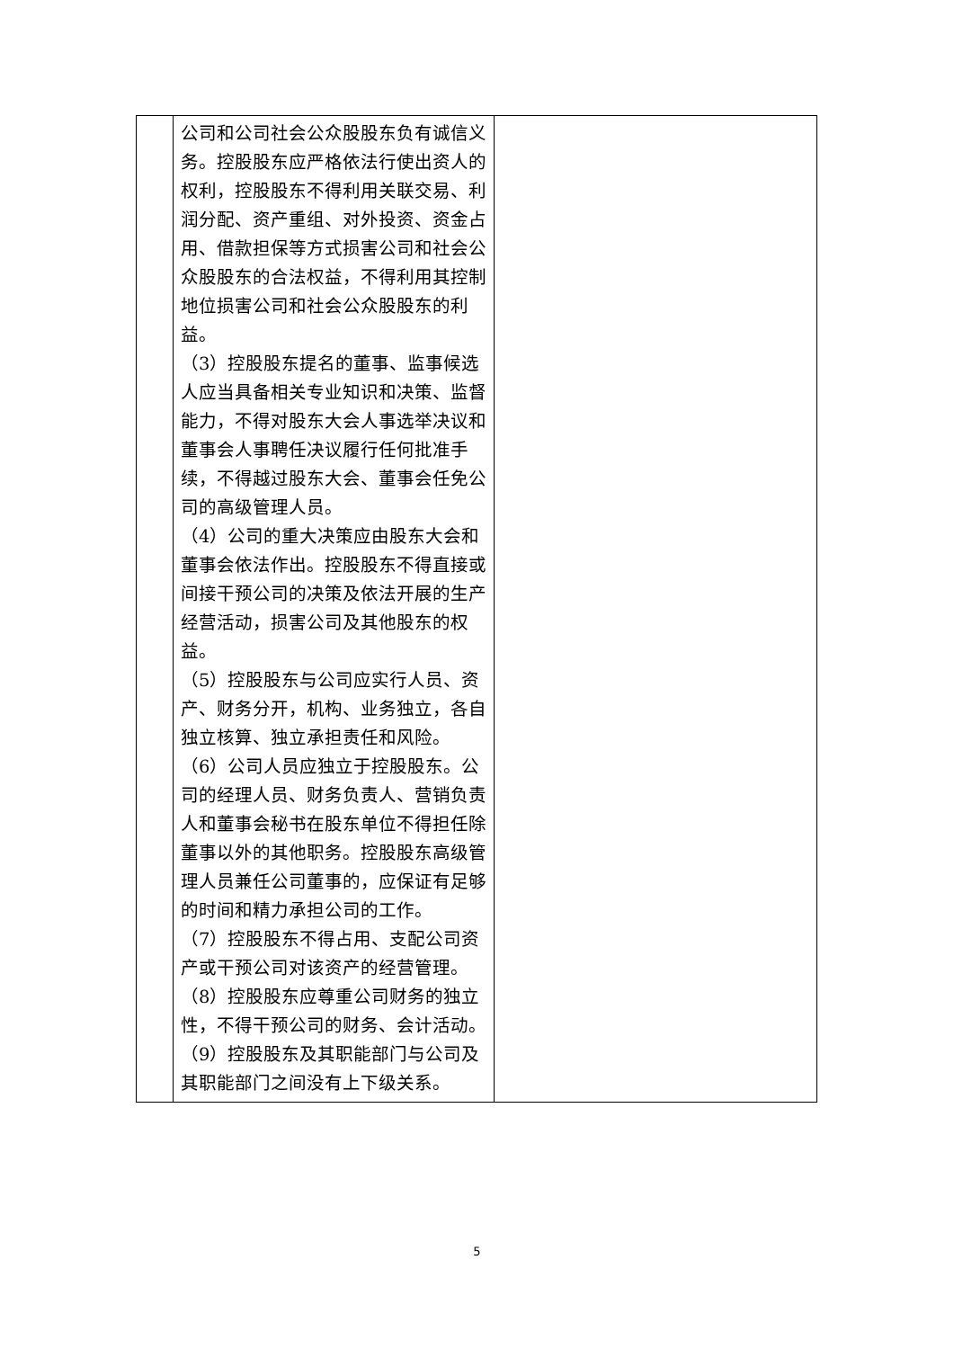| | 公司和公司社会公众股股东负有诚信义务。控股股东应严格依法行使出资人的权利，控股股东不得利用关联交易、利润分配、资产重组、对外投资、资金占用、借款担保等方式损害公司和社会公众股股东的合法权益，不得利用其控制地位损害公司和社会公众股股东的利益。 （3）控股股东提名的董事、监事候选人应当具备相关专业知识和决策、监督能力，不得对股东大会人事选举决议和董事会人事聘任决议履行任何批准手续，不得越过股东大会、董事会任免公司的高级管理人员。 （4）公司的重大决策应由股东大会和董事会依法作出。控股股东不得直接或间接干预公司的决策及依法开展的生产经营活动，损害公司及其他股东的权益。 （5）控股股东与公司应实行人员、资产、财务分开，机构、业务独立，各自独立核算、独立承担责任和风险。 （6）公司人员应独立于控股股东。公司的经理人员、财务负责人、营销负责人和董事会秘书在股东单位不得担任除董事以外的其他职务。控股股东高级管理人员兼任公司董事的，应保证有足够的时间和精力承担公司的工作。 （7）控股股东不得占用、支配公司资产或干预公司对该资产的经营管理。 （8）控股股东应尊重公司财务的独立性，不得干预公司的财务、会计活动。 （9）控股股东及其职能部门与公司及其职能部门之间没有上下级关系。 | |
5